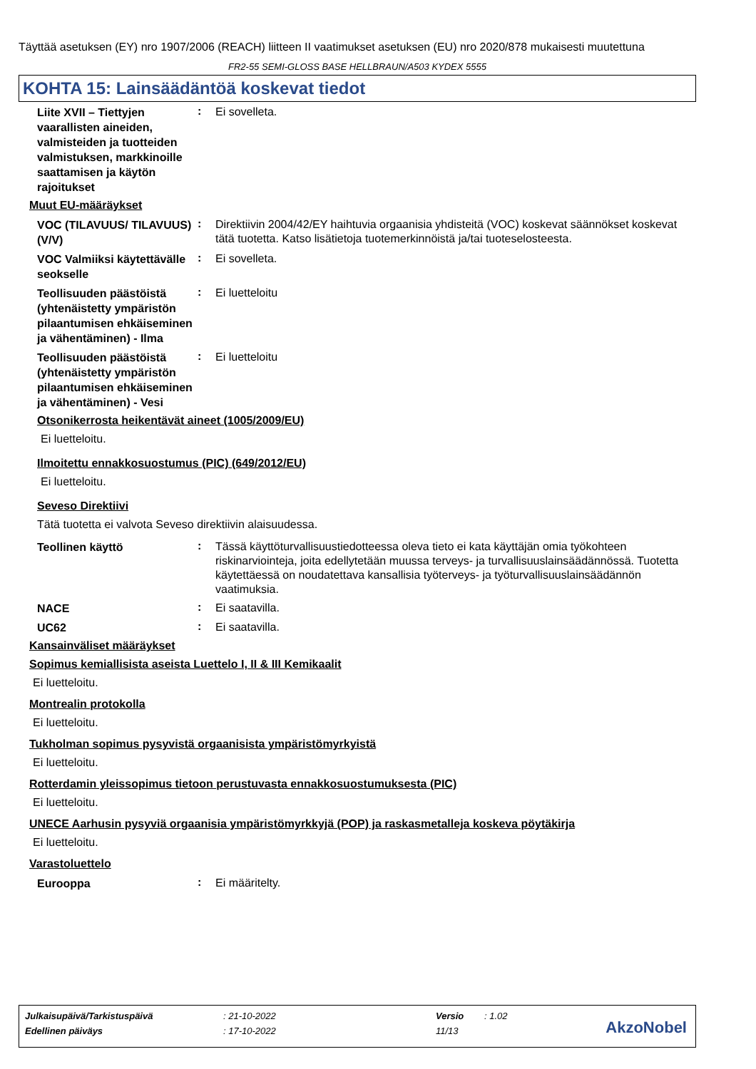Täyttää asetuksen (EY) nro 1907/2006 (REACH) liitteen II vaatimukset asetuksen (EU) nro 2020/878 mukaisesti muutettuna
FR2-55 SEMI-GLOSS BASE HELLBRAUN/A503 KYDEX 5555
KOHTA 15: Lainsäädäntöä koskevat tiedot
Liite XVII – Tiettyjen vaarallisten aineiden, valmisteiden ja tuotteiden valmistuksen, markkinoille saattamisen ja käytön rajoitukset
:
Ei sovelleta.
Muut EU-määräykset
VOC (TILAVUUS/ TILAVUUS) (V/V)
:
Direktiivin 2004/42/EY haihtuvia orgaanisia yhdisteitä (VOC) koskevat säännökset koskevat tätä tuotetta. Katso lisätietoja tuotemerkinnöistä ja/tai tuoteselosteesta.
VOC Valmiiksi käytettävälle seokselle
:
Ei sovelleta.
Teollisuuden päästöistä (yhtenäistetty ympäristön pilaantumisen ehkäiseminen ja vähentäminen) - Ilma
:
Ei luetteloitu
Teollisuuden päästöistä (yhtenäistetty ympäristön pilaantumisen ehkäiseminen ja vähentäminen) - Vesi
:
Ei luetteloitu
Otsonikerrosta heikentävät aineet (1005/2009/EU)
Ei luetteloitu.
Ilmoitettu ennakkosuostumus (PIC) (649/2012/EU)
Ei luetteloitu.
Seveso Direktiivi
Tätä tuotetta ei valvota Seveso direktiivin alaisuudessa.
Teollinen käyttö
:
Tässä käyttöturvallisuustiedotteessa oleva tieto ei kata käyttäjän omia työkohteen riskinarviointeja, joita edellytetään muussa terveys- ja turvallisuuslainsäädännössä. Tuotetta käytettäessä on noudatettava kansallisia työterveys- ja työturvallisuuslainsäädännön vaatimuksia.
NACE
:
Ei saatavilla.
UC62
:
Ei saatavilla.
Kansainväliset määräykset
Sopimus kemiallisista aseista Luettelo I, II & III Kemikaalit
Ei luetteloitu.
Montrealin protokolla
Ei luetteloitu.
Tukholman sopimus pysyvistä orgaanisista ympäristömyrkyistä
Ei luetteloitu.
Rotterdamin yleissopimus tietoon perustuvasta ennakkosuostumuksesta (PIC)
Ei luetteloitu.
UNECE Aarhusin pysyviä orgaanisia ympäristömyrkkyjä (POP) ja raskasmetalleja koskeva pöytäkirja
Ei luetteloitu.
Varastoluettelo
Eurooppa
:
Ei määritelty.
| Julkaisupäivä/Tarkistuspäivä | : 21-10-2022 | Versio | : 1.02 |
| Edellinen päiväys | : 17-10-2022 | 11/13 | |
AkzoNobel